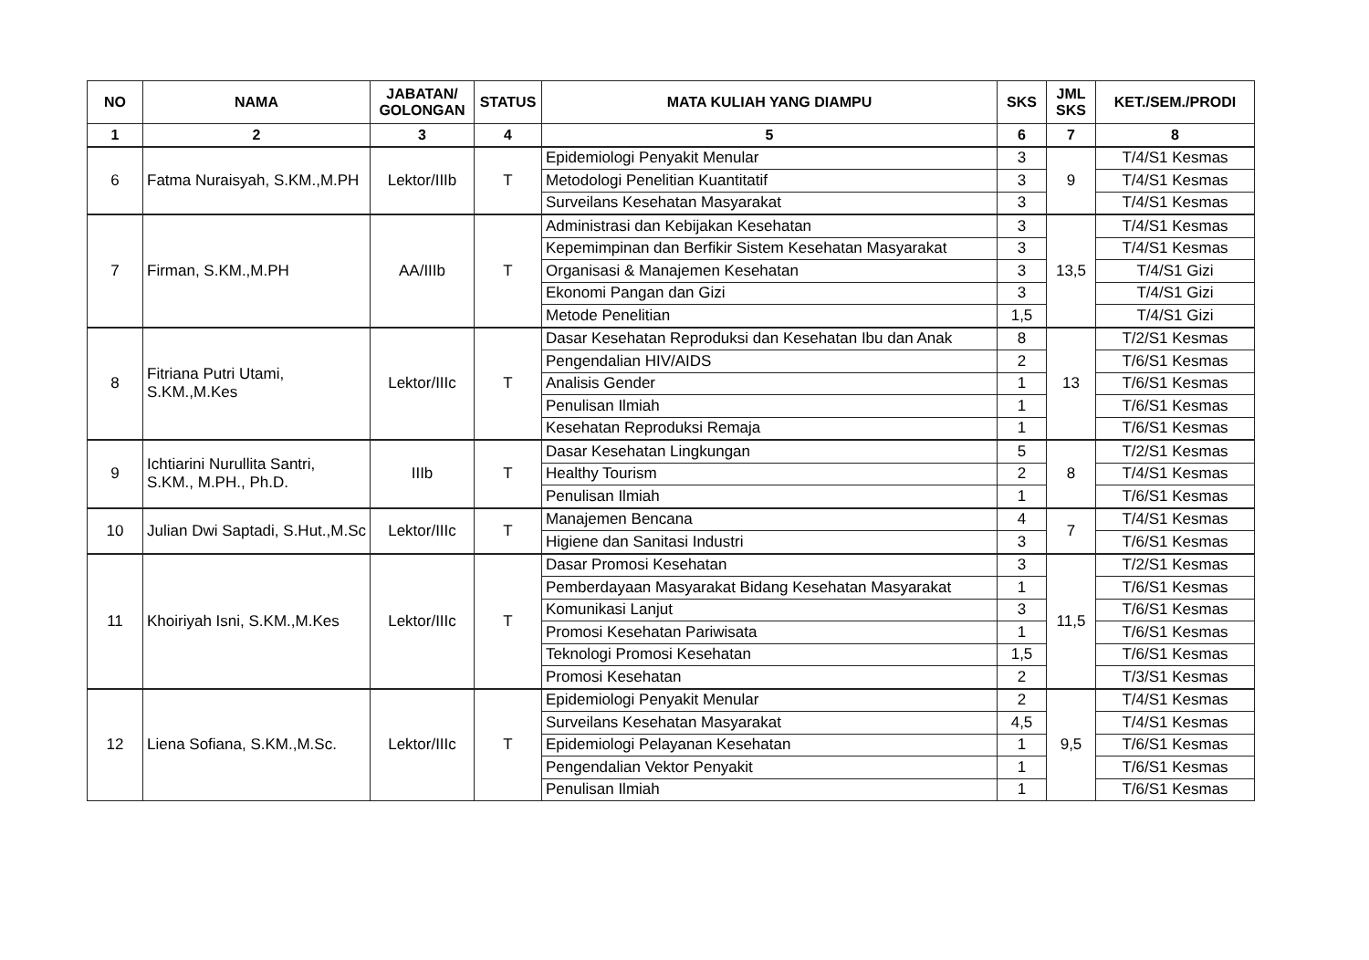| NO | NAMA | JABATAN/ GOLONGAN | STATUS | MATA KULIAH YANG DIAMPU | SKS | JML SKS | KET./SEM./PRODI |
| --- | --- | --- | --- | --- | --- | --- | --- |
| 1 | 2 | 3 | 4 | 5 | 6 | 7 | 8 |
| 6 | Fatma Nuraisyah, S.KM.,M.PH | Lektor/IIIb | T | Epidemiologi Penyakit Menular | 3 | 9 | T/4/S1 Kesmas |
| | | | | Metodologi Penelitian Kuantitatif | 3 | | T/4/S1 Kesmas |
| | | | | Surveilans Kesehatan Masyarakat | 3 | | T/4/S1 Kesmas |
| 7 | Firman, S.KM.,M.PH | AA/IIIb | T | Administrasi dan Kebijakan Kesehatan | 3 | 13,5 | T/4/S1 Kesmas |
| | | | | Kepemimpinan dan Berfikir Sistem Kesehatan Masyarakat | 3 | | T/4/S1 Kesmas |
| | | | | Organisasi & Manajemen Kesehatan | 3 | | T/4/S1 Gizi |
| | | | | Ekonomi Pangan dan Gizi | 3 | | T/4/S1 Gizi |
| | | | | Metode Penelitian | 1,5 | | T/4/S1 Gizi |
| 8 | Fitriana Putri Utami, S.KM.,M.Kes | Lektor/IIIc | T | Dasar Kesehatan Reproduksi dan Kesehatan Ibu dan Anak | 8 | 13 | T/2/S1 Kesmas |
| | | | | Pengendalian HIV/AIDS | 2 | | T/6/S1 Kesmas |
| | | | | Analisis Gender | 1 | | T/6/S1 Kesmas |
| | | | | Penulisan Ilmiah | 1 | | T/6/S1 Kesmas |
| | | | | Kesehatan Reproduksi Remaja | 1 | | T/6/S1 Kesmas |
| 9 | Ichtiarini Nurullita Santri, S.KM., M.PH., Ph.D. | IIIb | T | Dasar Kesehatan Lingkungan | 5 | 8 | T/2/S1 Kesmas |
| | | | | Healthy Tourism | 2 | | T/4/S1 Kesmas |
| | | | | Penulisan Ilmiah | 1 | | T/6/S1 Kesmas |
| 10 | Julian Dwi Saptadi, S.Hut.,M.Sc | Lektor/IIIc | T | Manajemen Bencana | 4 | 7 | T/4/S1 Kesmas |
| | | | | Higiene dan Sanitasi Industri | 3 | | T/6/S1 Kesmas |
| 11 | Khoiriyah Isni, S.KM.,M.Kes | Lektor/IIIc | T | Dasar Promosi Kesehatan | 3 | 11,5 | T/2/S1 Kesmas |
| | | | | Pemberdayaan Masyarakat Bidang Kesehatan Masyarakat | 1 | | T/6/S1 Kesmas |
| | | | | Komunikasi Lanjut | 3 | | T/6/S1 Kesmas |
| | | | | Promosi Kesehatan Pariwisata | 1 | | T/6/S1 Kesmas |
| | | | | Teknologi Promosi Kesehatan | 1,5 | | T/6/S1 Kesmas |
| | | | | Promosi Kesehatan | 2 | | T/3/S1 Kesmas |
| 12 | Liena Sofiana, S.KM.,M.Sc. | Lektor/IIIc | T | Epidemiologi Penyakit Menular | 2 | 9,5 | T/4/S1 Kesmas |
| | | | | Surveilans Kesehatan Masyarakat | 4,5 | | T/4/S1 Kesmas |
| | | | | Epidemiologi Pelayanan Kesehatan | 1 | | T/6/S1 Kesmas |
| | | | | Pengendalian Vektor Penyakit | 1 | | T/6/S1 Kesmas |
| | | | | Penulisan Ilmiah | 1 | | T/6/S1 Kesmas |